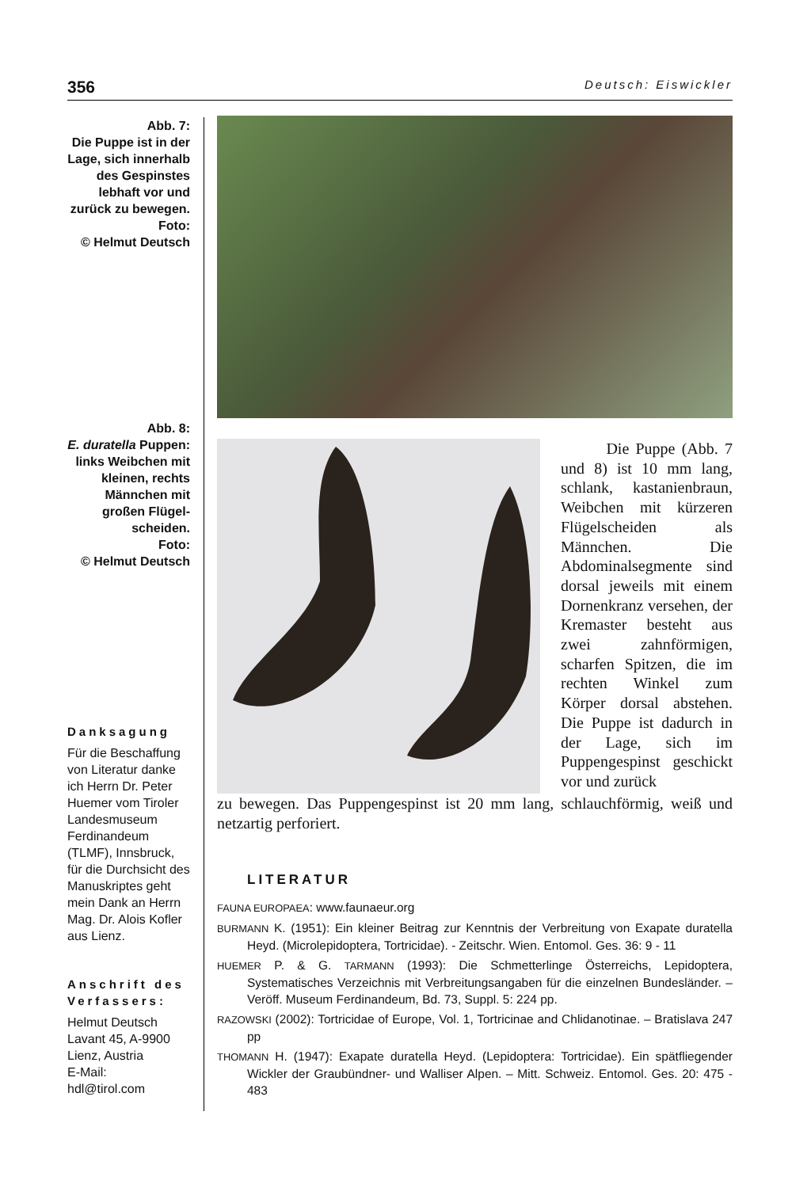356 Deutsch: Eiswickler
Abb. 7:
Die Puppe ist in der Lage, sich innerhalb des Gespinstes lebhaft vor und zurück zu bewegen.
Foto:
© Helmut Deutsch
Abb. 8:
E. duratella Puppen: links Weibchen mit kleinen, rechts Männchen mit großen Flügel-scheiden.
Foto:
© Helmut Deutsch
Danksagung
Für die Beschaffung von Literatur danke ich Herrn Dr. Peter Huemer vom Tiroler Landesmuseum Ferdinandeum (TLMF), Innsbruck, für die Durchsicht des Manuskriptes geht mein Dank an Herrn Mag. Dr. Alois Kofler aus Lienz.
Anschrift des Verfassers:
Helmut Deutsch
Lavant 45, A-9900
Lienz, Austria
E-Mail:
hdl@tirol.com
Die Puppe (Abb. 7 und 8) ist 10 mm lang, schlank, kastanienbraun, Weibchen mit kürzeren Flügelscheiden als Männchen. Die Abdominalsegmente sind dorsal jeweils mit einem Dornenkranz versehen, der Kremaster besteht aus zwei zahnförmigen, scharfen Spitzen, die im rechten Winkel zum Körper dorsal abstehen. Die Puppe ist dadurch in der Lage, sich im Puppengespinst geschickt vor und zurück
zu bewegen. Das Puppengespinst ist 20 mm lang, schlauchförmig, weiß und netzartig perforiert.
LITERATUR
FAUNA EUROPAEA: www.faunaeur.org
BURMANN K. (1951): Ein kleiner Beitrag zur Kenntnis der Verbreitung von Exapate duratella Heyd. (Microlepidoptera, Tortricidae). - Zeitschr. Wien. Entomol. Ges. 36: 9 - 11
HUEMER P. & G. TARMANN (1993): Die Schmetterlinge Österreichs, Lepidoptera, Systematisches Verzeichnis mit Verbreitungsangaben für die einzelnen Bundesländer. – Veröff. Museum Ferdinandeum, Bd. 73, Suppl. 5: 224 pp.
RAZOWSKI (2002): Tortricidae of Europe, Vol. 1, Tortricinae and Chlidanotinae. – Bratislava 247 pp
THOMANN H. (1947): Exapate duratella Heyd. (Lepidoptera: Tortricidae). Ein spätfliegender Wickler der Graubündner- und Walliser Alpen. – Mitt. Schweiz. Entomol. Ges. 20: 475 - 483